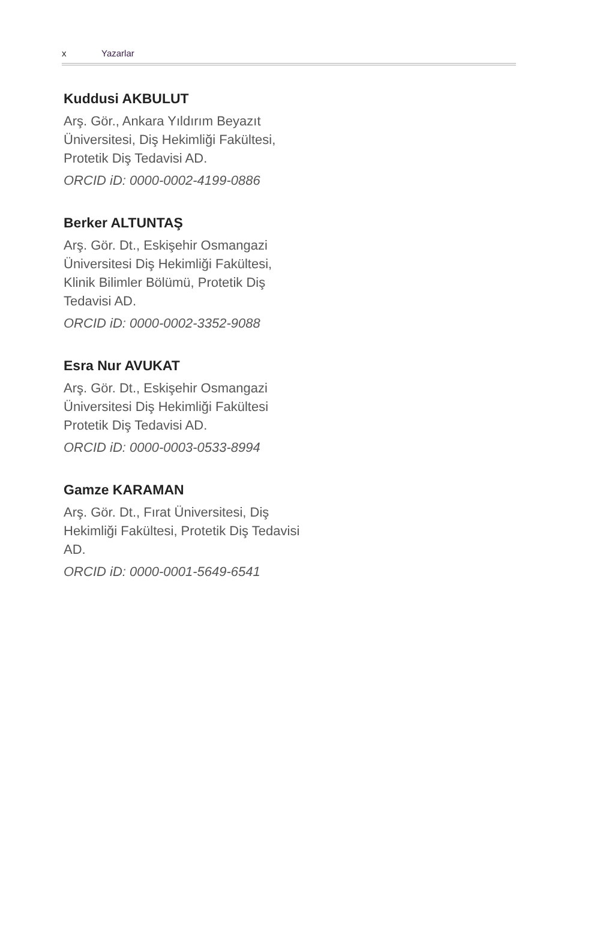x Yazarlar
Kuddusi AKBULUT
Arş. Gör., Ankara Yıldırım Beyazıt Üniversitesi, Diş Hekimliği Fakültesi, Protetik Diş Tedavisi AD.
ORCID iD: 0000-0002-4199-0886
Berker ALTUNTAŞ
Arş. Gör. Dt., Eskişehir Osmangazi Üniversitesi Diş Hekimliği Fakültesi, Klinik Bilimler Bölümü, Protetik Diş Tedavisi AD.
ORCID iD: 0000-0002-3352-9088
Esra Nur AVUKAT
Arş. Gör. Dt., Eskişehir Osmangazi Üniversitesi Diş Hekimliği Fakültesi Protetik Diş Tedavisi AD.
ORCID iD: 0000-0003-0533-8994
Gamze KARAMAN
Arş. Gör. Dt., Fırat Üniversitesi, Diş Hekimliği Fakültesi, Protetik Diş Tedavisi AD.
ORCID iD: 0000-0001-5649-6541